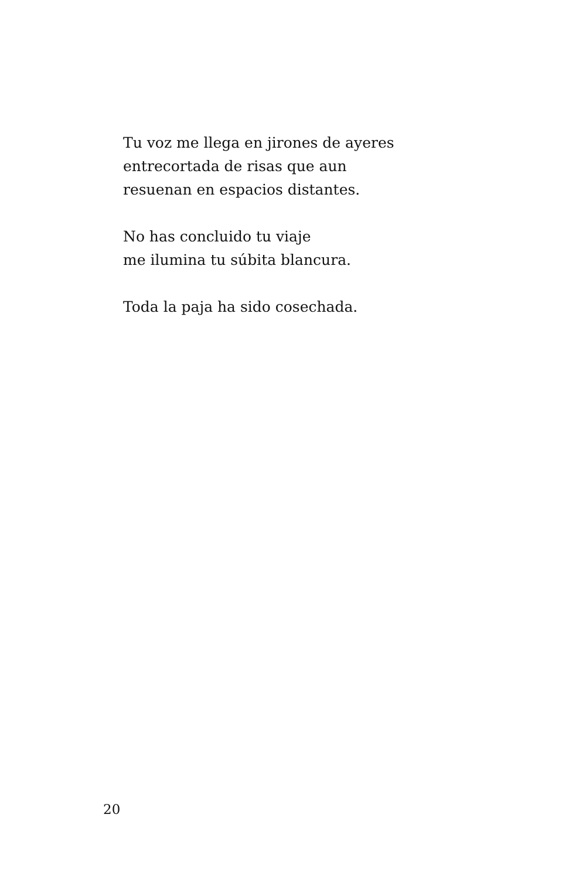Tu voz me llega en jirones de ayeres
entrecortada de risas que aun
resuenan en espacios distantes.
No has concluido tu viaje
me ilumina tu súbita blancura.
Toda la paja ha sido cosechada.
20